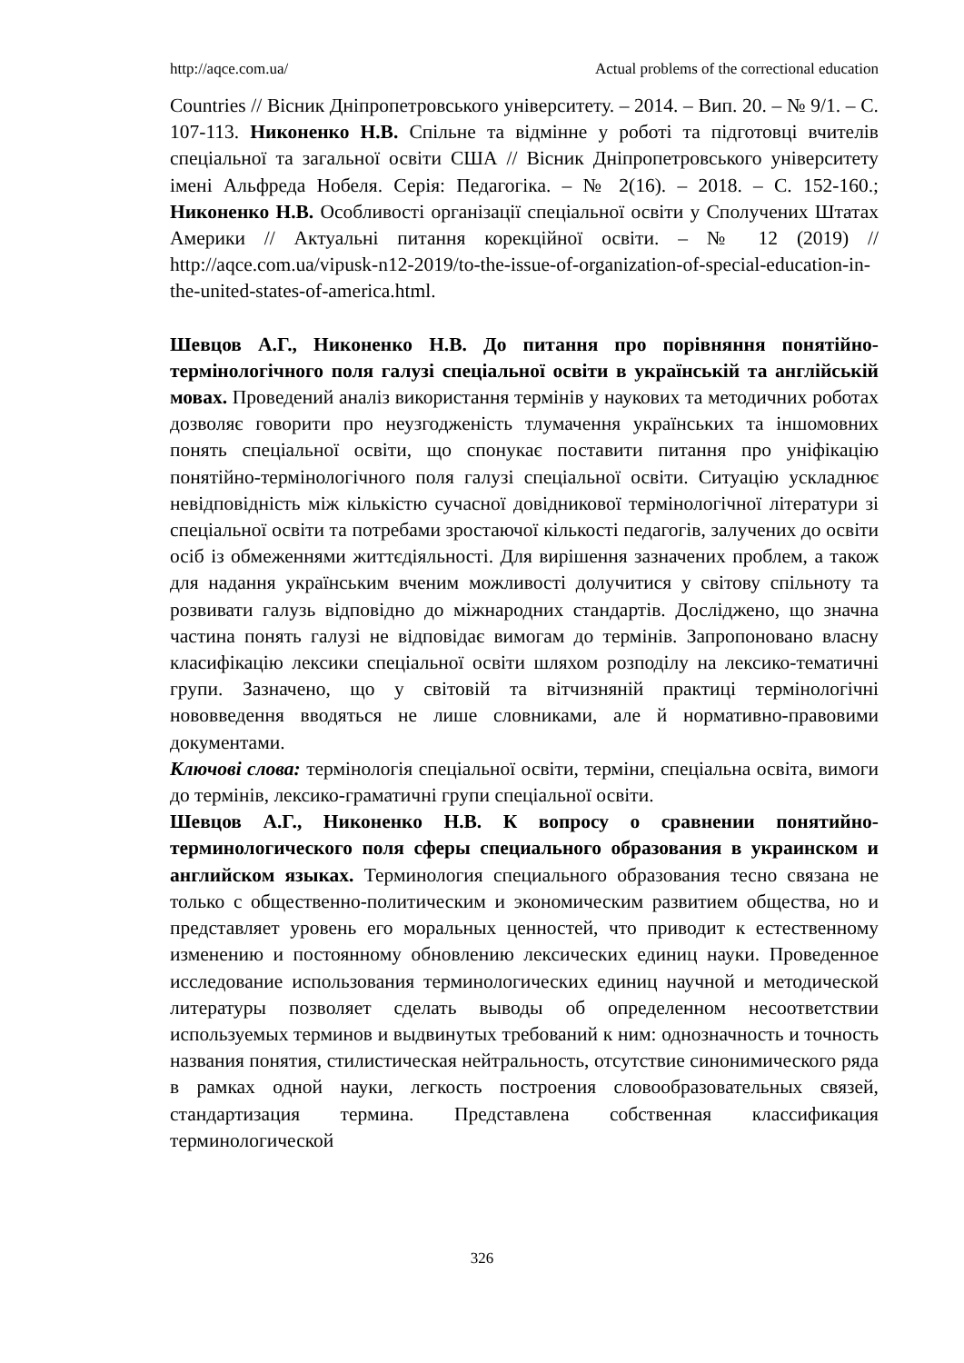http://aqce.com.ua/ Actual problems of the correctional education
Countries // Вісник Дніпропетровського університету. – 2014. – Вип. 20. – № 9/1. – С. 107-113. Никоненко Н.В. Спільне та відмінне у роботі та підготовці вчителів спеціальної та загальної освіти США // Вісник Дніпропетровського університету імені Альфреда Нобеля. Серія: Педагогіка. – № 2(16). – 2018. – С. 152-160.; Никоненко Н.В. Особливості організації спеціальної освіти у Сполучених Штатах Америки // Актуальні питання корекційної освіти. – № 12 (2019) // http://aqce.com.ua/vipusk-n12-2019/to-the-issue-of-organization-of-special-education-in-the-united-states-of-america.html.
Шевцов А.Г., Никоненко Н.В. До питання про порівняння понятійно-термінологічного поля галузі спеціальної освіти в українській та англійській мовах. Проведений аналіз використання термінів у наукових та методичних роботах дозволяє говорити про неузгодженість тлумачення українських та іншомовних понять спеціальної освіти, що спонукає поставити питання про уніфікацію понятійно-термінологічного поля галузі спеціальної освіти. Ситуацію ускладнює невідповідність між кількістю сучасної довідникової термінологічної літератури зі спеціальної освіти та потребами зростаючої кількості педагогів, залучених до освіти осіб із обмеженнями життєдіяльності. Для вирішення зазначених проблем, а також для надання українським вченим можливості долучитися у світову спільноту та розвивати галузь відповідно до міжнародних стандартів. Досліджено, що значна частина понять галузі не відповідає вимогам до термінів. Запропоновано власну класифікацію лексики спеціальної освіти шляхом розподілу на лексико-тематичні групи. Зазначено, що у світовій та вітчизняній практиці термінологічні нововведення вводяться не лише словниками, але й нормативно-правовими документами.
Ключові слова: термінологія спеціальної освіти, терміни, спеціальна освіта, вимоги до термінів, лексико-граматичні групи спеціальної освіти.
Шевцов А.Г., Никоненко Н.В. К вопросу о сравнении понятийно-терминологического поля сферы специального образования в украинском и английском языках. Терминология специального образования тесно связана не только с общественно-политическим и экономическим развитием общества, но и представляет уровень его моральных ценностей, что приводит к естественному изменению и постоянному обновлению лексических единиц науки. Проведенное исследование использования терминологических единиц научной и методической литературы позволяет сделать выводы об определенном несоответствии используемых терминов и выдвинутых требований к ним: однозначность и точность названия понятия, стилистическая нейтральность, отсутствие синонимического ряда в рамках одной науки, легкость построения словообразовательных связей, стандартизация термина. Представлена собственная классификация терминологической
326